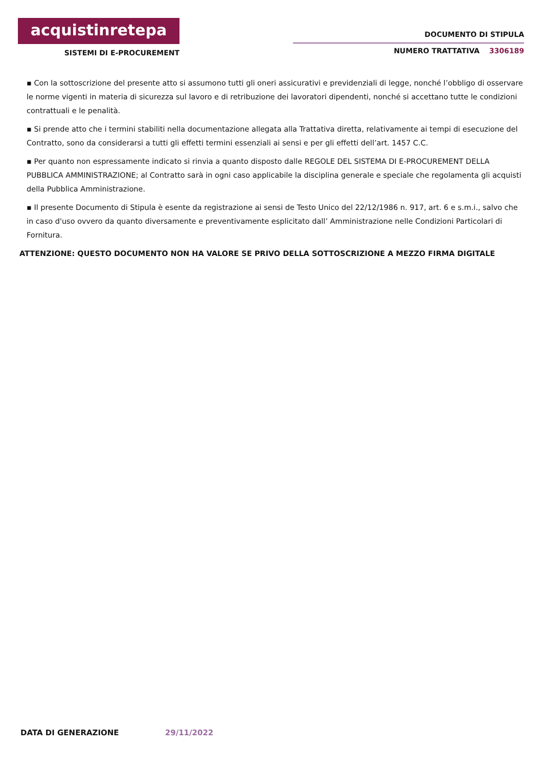acquistinretepa
SISTEMI DI E-PROCUREMENT
DOCUMENTO DI STIPULA
NUMERO TRATTATIVA 3306189
▪ Con la sottoscrizione del presente atto si assumono tutti gli oneri assicurativi e previdenziali di legge, nonché l’obbligo di osservare le norme vigenti in materia di sicurezza sul lavoro e di retribuzione dei lavoratori dipendenti, nonché si accettano tutte le condizioni contrattuali e le penalità.
▪ Si prende atto che i termini stabiliti nella documentazione allegata alla Trattativa diretta, relativamente ai tempi di esecuzione del Contratto, sono da considerarsi a tutti gli effetti termini essenziali ai sensi e per gli effetti dell’art. 1457 C.C.
▪ Per quanto non espressamente indicato si rinvia a quanto disposto dalle REGOLE DEL SISTEMA DI E-PROCUREMENT DELLA PUBBLICA AMMINISTRAZIONE; al Contratto sarà in ogni caso applicabile la disciplina generale e speciale che regolamenta gli acquisti della Pubblica Amministrazione.
▪ Il presente Documento di Stipula è esente da registrazione ai sensi de Testo Unico del 22/12/1986 n. 917, art. 6 e s.m.i., salvo che in caso d'uso ovvero da quanto diversamente e preventivamente esplicitato dall’ Amministrazione nelle Condizioni Particolari di Fornitura.
ATTENZIONE: QUESTO DOCUMENTO NON HA VALORE SE PRIVO DELLA SOTTOSCRIZIONE A MEZZO FIRMA DIGITALE
DATA DI GENERAZIONE 29/11/2022